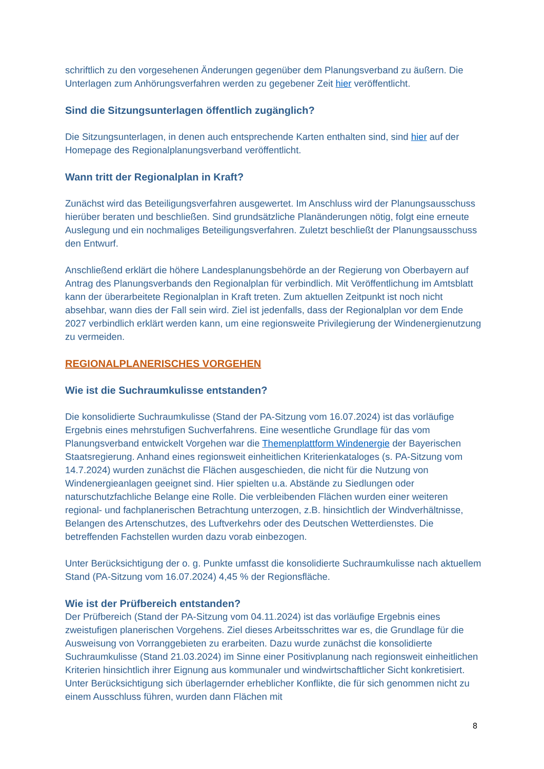schriftlich zu den vorgesehenen Änderungen gegenüber dem Planungsverband zu äußern. Die Unterlagen zum Anhörungsverfahren werden zu gegebener Zeit hier veröffentlicht.
Sind die Sitzungsunterlagen öffentlich zugänglich?
Die Sitzungsunterlagen, in denen auch entsprechende Karten enthalten sind, sind hier auf der Homepage des Regionalplanungsverband veröffentlicht.
Wann tritt der Regionalplan in Kraft?
Zunächst wird das Beteiligungsverfahren ausgewertet. Im Anschluss wird der Planungsausschuss hierüber beraten und beschließen. Sind grundsätzliche Planänderungen nötig, folgt eine erneute Auslegung und ein nochmaliges Beteiligungsverfahren. Zuletzt beschließt der Planungsausschuss den Entwurf.
Anschließend erklärt die höhere Landesplanungsbehörde an der Regierung von Oberbayern auf Antrag des Planungsverbands den Regionalplan für verbindlich. Mit Veröffentlichung im Amtsblatt kann der überarbeitete Regionalplan in Kraft treten. Zum aktuellen Zeitpunkt ist noch nicht absehbar, wann dies der Fall sein wird. Ziel ist jedenfalls, dass der Regionalplan vor dem Ende 2027 verbindlich erklärt werden kann, um eine regionsweite Privilegierung der Windenergienutzung zu vermeiden.
REGIONALPLANERISCHES VORGEHEN
Wie ist die Suchraumkulisse entstanden?
Die konsolidierte Suchraumkulisse (Stand der PA-Sitzung vom 16.07.2024) ist das vorläufige Ergebnis eines mehrstufigen Suchverfahrens. Eine wesentliche Grundlage für das vom Planungsverband entwickelt Vorgehen war die Themenplattform Windenergie der Bayerischen Staatsregierung. Anhand eines regionsweit einheitlichen Kriterienkataloges (s. PA-Sitzung vom 14.7.2024) wurden zunächst die Flächen ausgeschieden, die nicht für die Nutzung von Windenergieanlagen geeignet sind. Hier spielten u.a. Abstände zu Siedlungen oder naturschutzfachliche Belange eine Rolle. Die verbleibenden Flächen wurden einer weiteren regional- und fachplanerischen Betrachtung unterzogen, z.B. hinsichtlich der Windverhältnisse, Belangen des Artenschutzes, des Luftverkehrs oder des Deutschen Wetterdienstes. Die betreffenden Fachstellen wurden dazu vorab einbezogen.
Unter Berücksichtigung der o. g. Punkte umfasst die konsolidierte Suchraumkulisse nach aktuellem Stand (PA-Sitzung vom 16.07.2024) 4,45 % der Regionsfläche.
Wie ist der Prüfbereich entstanden?
Der Prüfbereich (Stand der PA-Sitzung vom 04.11.2024) ist das vorläufige Ergebnis eines zweistufigen planerischen Vorgehens. Ziel dieses Arbeitsschrittes war es, die Grundlage für die Ausweisung von Vorranggebieten zu erarbeiten. Dazu wurde zunächst die konsolidierte Suchraumkulisse (Stand 21.03.2024) im Sinne einer Positivplanung nach regionsweit einheitlichen Kriterien hinsichtlich ihrer Eignung aus kommunaler und windwirtschaftlicher Sicht konkretisiert. Unter Berücksichtigung sich überlagernder erheblicher Konflikte, die für sich genommen nicht zu einem Ausschluss führen, wurden dann Flächen mit
8